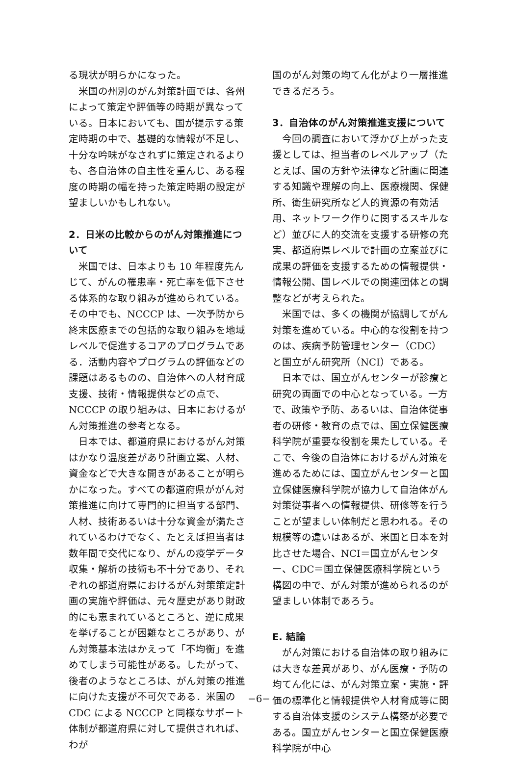る現状が明らかになった。
米国の州別のがん対策計画では、各州によって策定や評価等の時期が異なっている。日本においても、国が提示する策定時期の中で、基礎的な情報が不足し、十分な吟味がなされずに策定されるよりも、各自治体の自主性を重んじ、ある程度の時期の幅を持った策定時期の設定が望ましいかもしれない。
2．日米の比較からのがん対策推進について
米国では、日本よりも 10 年程度先んじて、がんの罹患率・死亡率を低下させる体系的な取り組みが進められている。その中でも、NCCCP は、一次予防から終末医療までの包括的な取り組みを地域レベルで促進するコアのプログラムである．活動内容やプログラムの評価などの課題はあるものの、自治体への人材育成支援、技術・情報提供などの点で、NCCCP の取り組みは、日本におけるがん対策推進の参考となる。
日本では、都道府県におけるがん対策はかなり温度差があり計画立案、人材、資金などで大きな開きがあることが明らかになった。すべての都道府県ががん対策推進に向けて専門的に担当する部門、人材、技術あるいは十分な資金が満たされているわけでなく、たとえば担当者は数年間で交代になり、がんの疫学データ収集・解析の技術も不十分であり、それぞれの都道府県におけるがん対策策定計画の実施や評価は、元々歴史があり財政的にも恵まれているところと、逆に成果を挙げることが困難なところがあり、がん対策基本法はかえって「不均衡」を進めてしまう可能性がある。したがって、後者のようなところは、がん対策の推進に向けた支援が不可欠である．米国の CDC による NCCCP と同様なサポート体制が都道府県に対して提供されれば、わが
国のがん対策の均てん化がより一層推進できるだろう。
3．自治体のがん対策推進支援について
今回の調査において浮かび上がった支援としては、担当者のレベルアップ（たとえば、国の方針や法律など計画に関連する知識や理解の向上、医療機関、保健所、衛生研究所など人的資源の有効活用、ネットワーク作りに関するスキルなど）並びに人的交流を支援する研修の充実、都道府県レベルで計画の立案並びに成果の評価を支援するための情報提供・情報公開、国レベルでの関連団体との調整などが考えられた。
米国では、多くの機関が協調してがん対策を進めている。中心的な役割を持つのは、疾病予防管理センター（CDC）と国立がん研究所（NCI）である。
日本では、国立がんセンターが診療と研究の両面での中心となっている。一方で、政策や予防、あるいは、自治体従事者の研修・教育の点では、国立保健医療科学院が重要な役割を果たしている。そこで、今後の自治体におけるがん対策を進めるためには、国立がんセンターと国立保健医療科学院が協力して自治体がん対策従事者への情報提供、研修等を行うことが望ましい体制だと思われる。その規模等の違いはあるが、米国と日本を対比させた場合、NCI＝国立がんセンター、CDC＝国立保健医療科学院という構図の中で、がん対策が進められるのが望ましい体制であろう。
E. 結論
がん対策における自治体の取り組みには大きな差異があり、がん医療・予防の均てん化には、がん対策立案・実施・評価の標準化と情報提供や人材育成等に関する自治体支援のシステム構築が必要である。国立がんセンターと国立保健医療科学院が中心
−6−